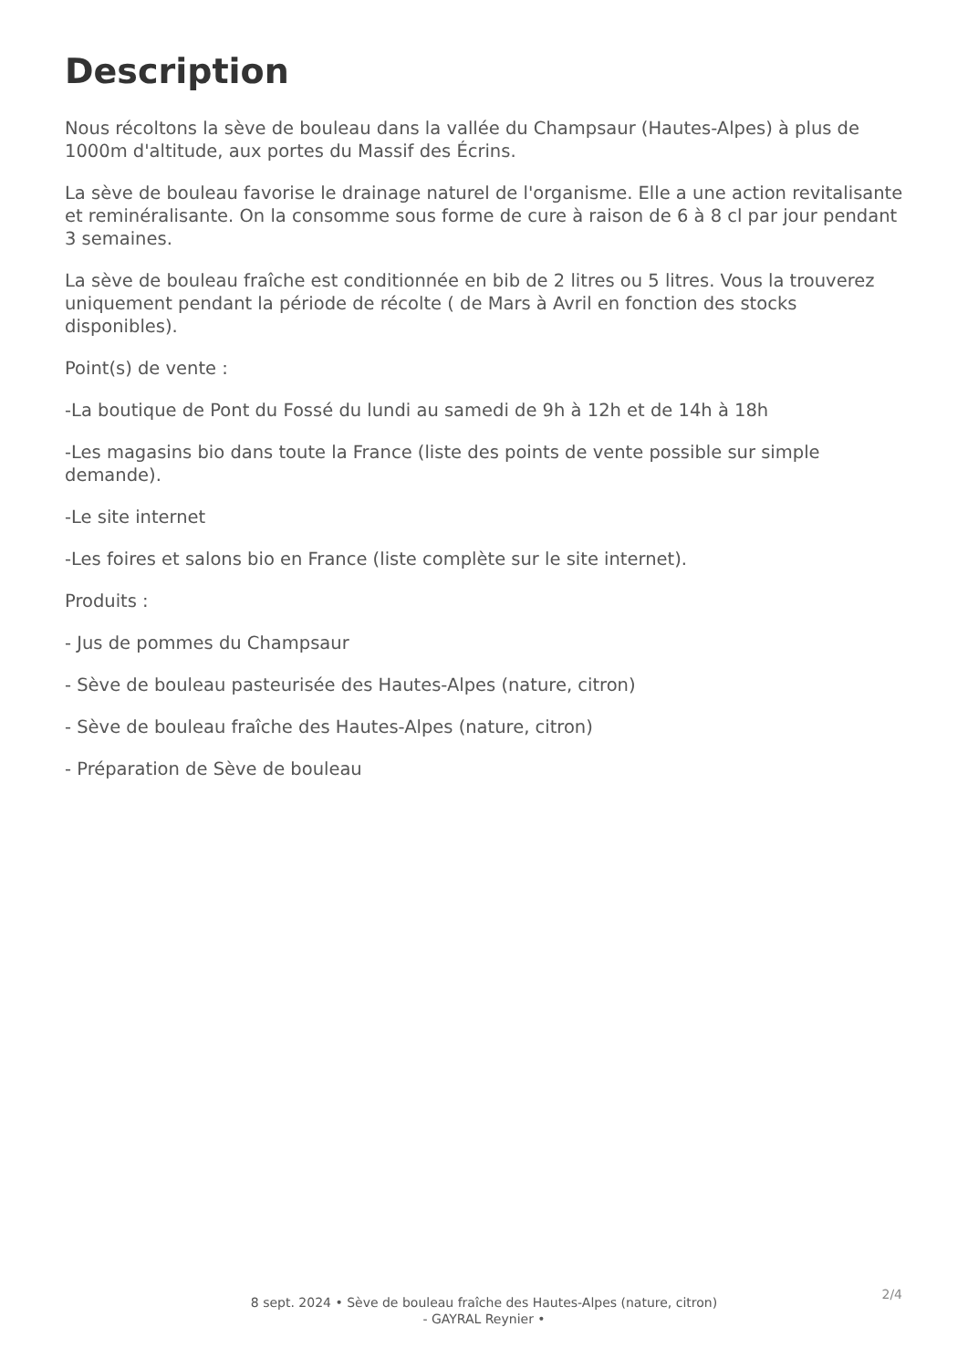Description
Nous récoltons la sève de bouleau dans la vallée du Champsaur (Hautes-Alpes) à plus de 1000m d'altitude, aux portes du Massif des Écrins.
La sève de bouleau favorise le drainage naturel de l'organisme. Elle a une action revitalisante et reminéralisante. On la consomme sous forme de cure à raison de 6 à 8 cl par jour pendant 3 semaines.
La sève de bouleau fraîche est conditionnée en bib de 2 litres ou 5 litres. Vous la trouverez uniquement pendant la période de récolte ( de Mars à Avril en fonction des stocks disponibles).
Point(s) de vente :
-La boutique de Pont du Fossé du lundi au samedi de 9h à 12h et de 14h à 18h
-Les magasins bio dans toute la France (liste des points de vente possible sur simple demande).
-Le site internet
-Les foires et salons bio en France (liste complète sur le site internet).
Produits :
- Jus de pommes du Champsaur
- Sève de bouleau pasteurisée des Hautes-Alpes (nature, citron)
- Sève de bouleau fraîche des Hautes-Alpes (nature, citron)
- Préparation de Sève de bouleau
2/4
8 sept. 2024 • Sève de bouleau fraîche des Hautes-Alpes (nature, citron)
- GAYRAL Reynier •